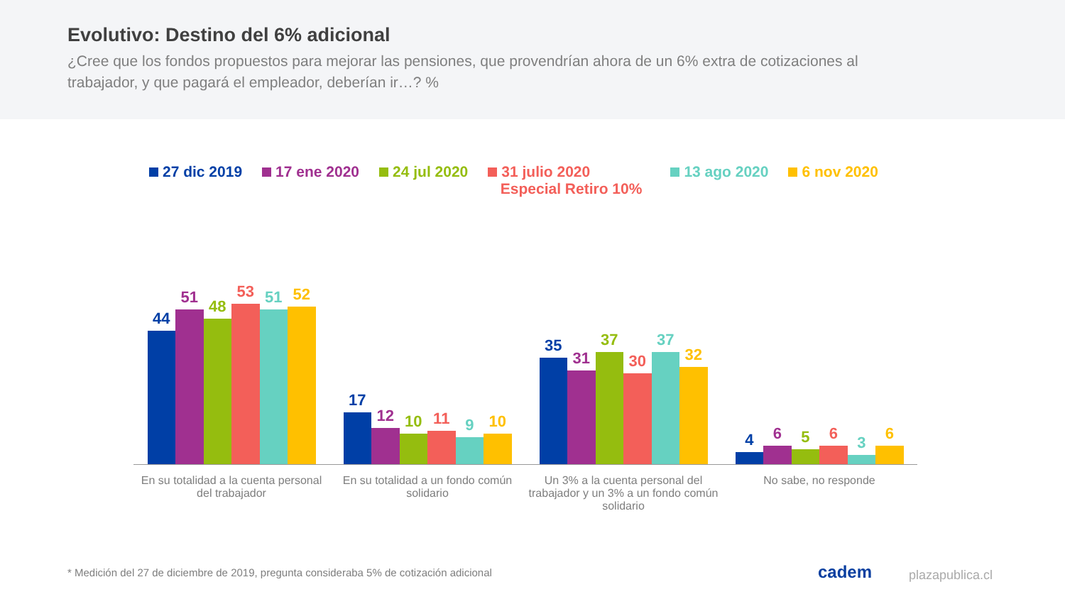Evolutivo: Destino del 6% adicional
¿Cree que los fondos propuestos para mejorar las pensiones, que provendrían ahora de un 6% extra de cotizaciones al trabajador, y que pagará el empleador, deberían ir…? %
27 dic 2019 17 ene 2020 24 jul 2020 31 julio 2020
Especial Retiro 10%
13 ago 2020 6 nov 2020
44
51
48
53
51
52
17
12
10
11
9
10
35
31
37
30
37
32
4
6
5
6
3
6
En su totalidad a la cuenta personal del trabajador
En su totalidad a un fondo común solidario
Un 3% a la cuenta personal del trabajador y un 3% a un fondo común solidario
No sabe, no responde
* Medición del 27 de diciembre de 2019, pregunta consideraba 5% de cotización adicional
cadem plazapublica.cl